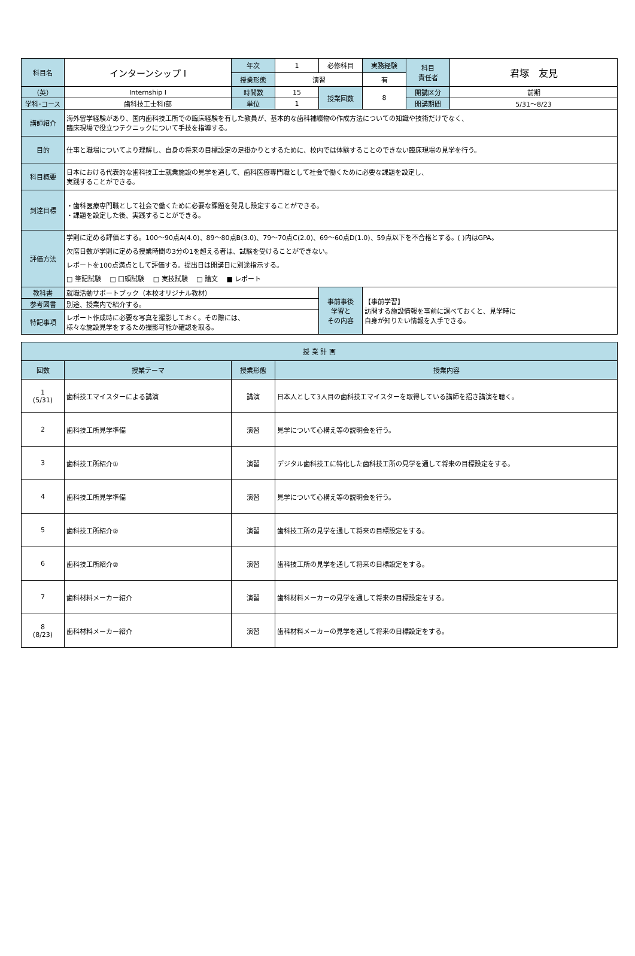| 科目名 | インターンシップ Ⅰ | 年次 | 1 | 必修科目 | 実務経験 | 科目 責任者 | 君塚 友見 |
| | | 授業形態 | 演習 | | 有 | | |
| （英） | Internship Ⅰ | 時間数 | 15 | 授業回数 | 8 | 開講区分 | 前期 |
| 学科･コース | 歯科技工士科Ⅰ部 | 単位 | 1 | | | 開講期間 | 5/31～8/23 |
| 講師紹介 | 海外留学経験があり、国内歯科技工所での臨床経験を有した教員が、基本的な歯科補綴物の作成方法についての知識や技術だけでなく、 臨床現場で役立つテクニックについて手技を指導する。 | | | | | | |
| 目的 | 仕事と職場についてより理解し、自身の将来の目標設定の足掛かりとするために、校内では体験することのできない臨床現場の見学を行う。 | | | | | | |
| 科目概要 | 日本における代表的な歯科技工士就業施設の見学を通して、歯科医療専門職として社会で働くために必要な課題を設定し、 実践することができる。 | | | | | | |
| 到達目標 | ・歯科医療専門職として社会で働くために必要な課題を発見し設定することができる。 ・課題を設定した後、実践することができる。 | | | | | | |
| 評価方法 | 学則に定める評価とする。100～90点A(4.0)、89～80点B(3.0)、79～70点C(2.0)、69～60点D(1.0)、59点以下を不合格とする。( )内はGPA。 欠席日数が学則に定める授業時間の3分の1を超える者は、試験を受けることができない。 レポートを100点満点として評価する。提出日は開講日に別途指示する。 □ 筆記試験 □ 口頭試験 □ 実技試験 □ 論文 ■ レポート | | | | | | |
| 教科書 | 就職活動サポートブック（本校オリジナル教材） | | | 事前事後 学習と その内容 | 【事前学習】 訪問する施設情報を事前に調べておくと、見学時に 自身が知りたい情報を入手できる。 | | |
| 参考図書 | 別途、授業内で紹介する。 | | | | | | |
| 特記事項 | レポート作成時に必要な写真を撮影しておく。その際には、 様々な施設見学をするため撮影可能か確認を取る。 | | | | | | |
| 授 業 計 画 | | | |
| --- | --- | --- | --- |
| 回数 | 授業テーマ | 授業形態 | 授業内容 |
| 1 (5/31) | 歯科技工マイスターによる講演 | 講演 | 日本人として3人目の歯科技工マイスターを取得している講師を招き講演を聴く。 |
| 2 | 歯科技工所見学準備 | 演習 | 見学について心構え等の説明会を行う。 |
| 3 | 歯科技工所紹介① | 演習 | デジタル歯科技工に特化した歯科技工所の見学を通して将来の目標設定をする。 |
| 4 | 歯科技工所見学準備 | 演習 | 見学について心構え等の説明会を行う。 |
| 5 | 歯科技工所紹介② | 演習 | 歯科技工所の見学を通して将来の目標設定をする。 |
| 6 | 歯科技工所紹介② | 演習 | 歯科技工所の見学を通して将来の目標設定をする。 |
| 7 | 歯科材料メーカー紹介 | 演習 | 歯科材料メーカーの見学を通して将来の目標設定をする。 |
| 8 (8/23) | 歯科材料メーカー紹介 | 演習 | 歯科材料メーカーの見学を通して将来の目標設定をする。 |